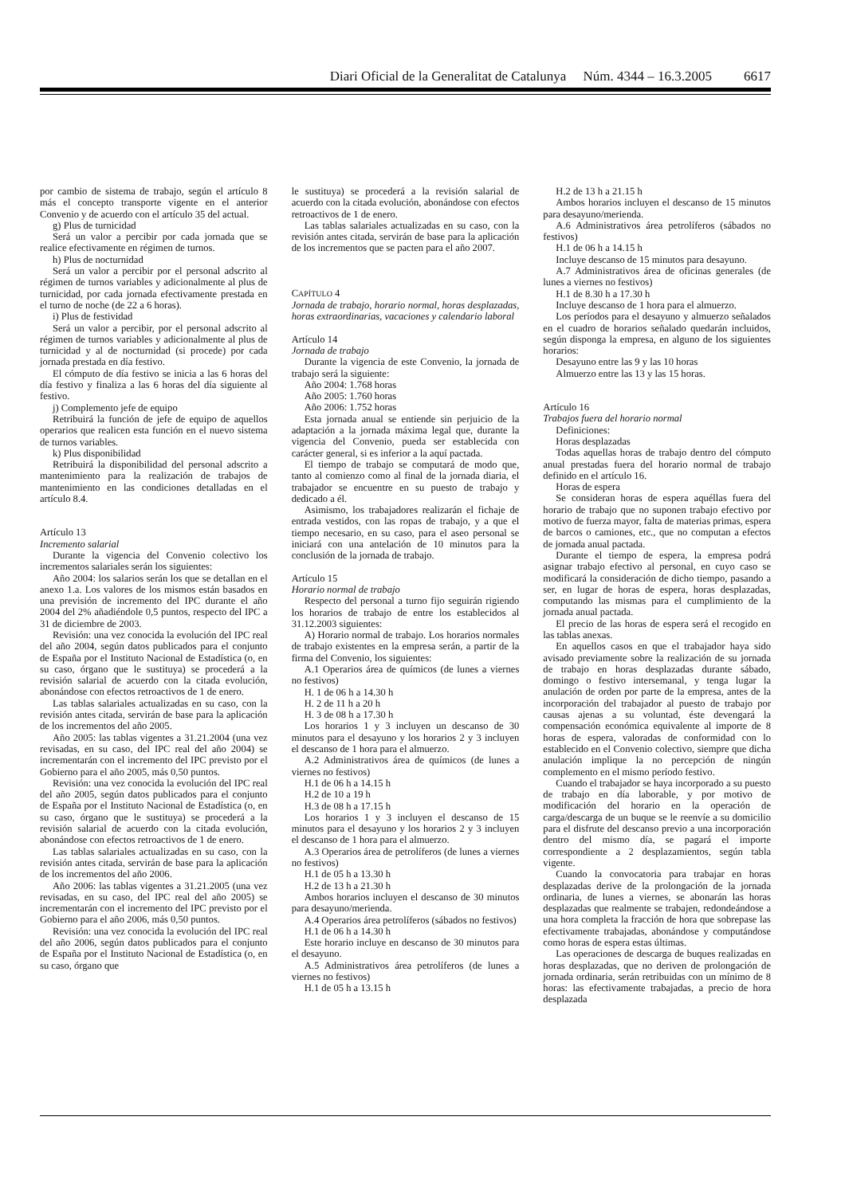Diari Oficial de la Generalitat de Catalunya Núm. 4344 – 16.3.2005 6617
por cambio de sistema de trabajo, según el artículo 8 más el concepto transporte vigente en el anterior Convenio y de acuerdo con el artículo 35 del actual.
g) Plus de turnicidad
Será un valor a percibir por cada jornada que se realice efectivamente en régimen de turnos.
h) Plus de nocturnidad
Será un valor a percibir por el personal adscrito al régimen de turnos variables y adicionalmente al plus de turnicidad, por cada jornada efectivamente prestada en el turno de noche (de 22 a 6 horas).
i) Plus de festividad
Será un valor a percibir, por el personal adscrito al régimen de turnos variables y adicionalmente al plus de turnicidad y al de nocturnidad (si procede) por cada jornada prestada en día festivo.
El cómputo de día festivo se inicia a las 6 horas del día festivo y finaliza a las 6 horas del día siguiente al festivo.
j) Complemento jefe de equipo
Retribuirá la función de jefe de equipo de aquellos operarios que realicen esta función en el nuevo sistema de turnos variables.
k) Plus disponibilidad
Retribuirá la disponibilidad del personal adscrito a mantenimiento para la realización de trabajos de mantenimiento en las condiciones detalladas en el artículo 8.4.
Artículo 13
Incremento salarial
Durante la vigencia del Convenio colectivo los incrementos salariales serán los siguientes:
Año 2004: los salarios serán los que se detallan en el anexo 1.a. Los valores de los mismos están basados en una previsión de incremento del IPC durante el año 2004 del 2% añadiéndole 0,5 puntos, respecto del IPC a 31 de diciembre de 2003.
Revisión: una vez conocida la evolución del IPC real del año 2004, según datos publicados para el conjunto de España por el Instituto Nacional de Estadística (o, en su caso, órgano que le sustituya) se procederá a la revisión salarial de acuerdo con la citada evolución, abonándose con efectos retroactivos de 1 de enero.
Las tablas salariales actualizadas en su caso, con la revisión antes citada, servirán de base para la aplicación de los incrementos del año 2005.
Año 2005: las tablas vigentes a 31.21.2004 (una vez revisadas, en su caso, del IPC real del año 2004) se incrementarán con el incremento del IPC previsto por el Gobierno para el año 2005, más 0,50 puntos.
Revisión: una vez conocida la evolución del IPC real del año 2005, según datos publicados para el conjunto de España por el Instituto Nacional de Estadística (o, en su caso, órgano que le sustituya) se procederá a la revisión salarial de acuerdo con la citada evolución, abonándose con efectos retroactivos de 1 de enero.
Las tablas salariales actualizadas en su caso, con la revisión antes citada, servirán de base para la aplicación de los incrementos del año 2006.
Año 2006: las tablas vigentes a 31.21.2005 (una vez revisadas, en su caso, del IPC real del año 2005) se incrementarán con el incremento del IPC previsto por el Gobierno para el año 2006, más 0,50 puntos.
Revisión: una vez conocida la evolución del IPC real del año 2006, según datos publicados para el conjunto de España por el Instituto Nacional de Estadística (o, en su caso, órgano que
le sustituya) se procederá a la revisión salarial de acuerdo con la citada evolución, abonándose con efectos retroactivos de 1 de enero.
Las tablas salariales actualizadas en su caso, con la revisión antes citada, servirán de base para la aplicación de los incrementos que se pacten para el año 2007.
CAPÍTULO 4
Jornada de trabajo, horario normal, horas desplazadas, horas extraordinarias, vacaciones y calendario laboral
Artículo 14
Jornada de trabajo
Durante la vigencia de este Convenio, la jornada de trabajo será la siguiente:
Año 2004: 1.768 horas
Año 2005: 1.760 horas
Año 2006: 1.752 horas
Esta jornada anual se entiende sin perjuicio de la adaptación a la jornada máxima legal que, durante la vigencia del Convenio, pueda ser establecida con carácter general, si es inferior a la aquí pactada.
El tiempo de trabajo se computará de modo que, tanto al comienzo como al final de la jornada diaria, el trabajador se encuentre en su puesto de trabajo y dedicado a él.
Asimismo, los trabajadores realizarán el fichaje de entrada vestidos, con las ropas de trabajo, y a que el tiempo necesario, en su caso, para el aseo personal se iniciará con una antelación de 10 minutos para la conclusión de la jornada de trabajo.
Artículo 15
Horario normal de trabajo
Respecto del personal a turno fijo seguirán rigiendo los horarios de trabajo de entre los establecidos al 31.12.2003 siguientes:
A) Horario normal de trabajo. Los horarios normales de trabajo existentes en la empresa serán, a partir de la firma del Convenio, los siguientes:
A.1 Operarios área de químicos (de lunes a viernes no festivos)
H. 1 de 06 h a 14.30 h
H. 2 de 11 h a 20 h
H. 3 de 08 h a 17.30 h
Los horarios 1 y 3 incluyen un descanso de 30 minutos para el desayuno y los horarios 2 y 3 incluyen el descanso de 1 hora para el almuerzo.
A.2 Administrativos área de químicos (de lunes a viernes no festivos)
H.1 de 06 h a 14.15 h
H.2 de 10 a 19 h
H.3 de 08 h a 17.15 h
Los horarios 1 y 3 incluyen el descanso de 15 minutos para el desayuno y los horarios 2 y 3 incluyen el descanso de 1 hora para el almuerzo.
A.3 Operarios área de petrolíferos (de lunes a viernes no festivos)
H.1 de 05 h a 13.30 h
H.2 de 13 h a 21.30 h
Ambos horarios incluyen el descanso de 30 minutos para desayuno/merienda.
A.4 Operarios área petrolíferos (sábados no festivos)
H.1 de 06 h a 14.30 h
Este horario incluye en descanso de 30 minutos para el desayuno.
A.5 Administrativos área petrolíferos (de lunes a viernes no festivos)
H.1 de 05 h a 13.15 h
H.2 de 13 h a 21.15 h
Ambos horarios incluyen el descanso de 15 minutos para desayuno/merienda.
A.6 Administrativos área petrolíferos (sábados no festivos)
H.1 de 06 h a 14.15 h
Incluye descanso de 15 minutos para desayuno.
A.7 Administrativos área de oficinas generales (de lunes a viernes no festivos)
H.1 de 8.30 h a 17.30 h
Incluye descanso de 1 hora para el almuerzo.
Los períodos para el desayuno y almuerzo señalados en el cuadro de horarios señalado quedarán incluidos, según disponga la empresa, en alguno de los siguientes horarios:
Desayuno entre las 9 y las 10 horas
Almuerzo entre las 13 y las 15 horas.
Artículo 16
Trabajos fuera del horario normal
Definiciones:
Horas desplazadas
Todas aquellas horas de trabajo dentro del cómputo anual prestadas fuera del horario normal de trabajo definido en el artículo 16.
Horas de espera
Se consideran horas de espera aquéllas fuera del horario de trabajo que no suponen trabajo efectivo por motivo de fuerza mayor, falta de materias primas, espera de barcos o camiones, etc., que no computan a efectos de jornada anual pactada.
Durante el tiempo de espera, la empresa podrá asignar trabajo efectivo al personal, en cuyo caso se modificará la consideración de dicho tiempo, pasando a ser, en lugar de horas de espera, horas desplazadas, computando las mismas para el cumplimiento de la jornada anual pactada.
El precio de las horas de espera será el recogido en las tablas anexas.
En aquellos casos en que el trabajador haya sido avisado previamente sobre la realización de su jornada de trabajo en horas desplazadas durante sábado, domingo o festivo intersemanal, y tenga lugar la anulación de orden por parte de la empresa, antes de la incorporación del trabajador al puesto de trabajo por causas ajenas a su voluntad, éste devengará la compensación económica equivalente al importe de 8 horas de espera, valoradas de conformidad con lo establecido en el Convenio colectivo, siempre que dicha anulación implique la no percepción de ningún complemento en el mismo período festivo.
Cuando el trabajador se haya incorporado a su puesto de trabajo en día laborable, y por motivo de modificación del horario en la operación de carga/descarga de un buque se le reenvíe a su domicilio para el disfrute del descanso previo a una incorporación dentro del mismo día, se pagará el importe correspondiente a 2 desplazamientos, según tabla vigente.
Cuando la convocatoria para trabajar en horas desplazadas derive de la prolongación de la jornada ordinaria, de lunes a viernes, se abonarán las horas desplazadas que realmente se trabajen, redondeándose a una hora completa la fracción de hora que sobrepase las efectivamente trabajadas, abonándose y computándose como horas de espera estas últimas.
Las operaciones de descarga de buques realizadas en horas desplazadas, que no deriven de prolongación de jornada ordinaria, serán retribuidas con un mínimo de 8 horas: las efectivamente trabajadas, a precio de hora desplazada